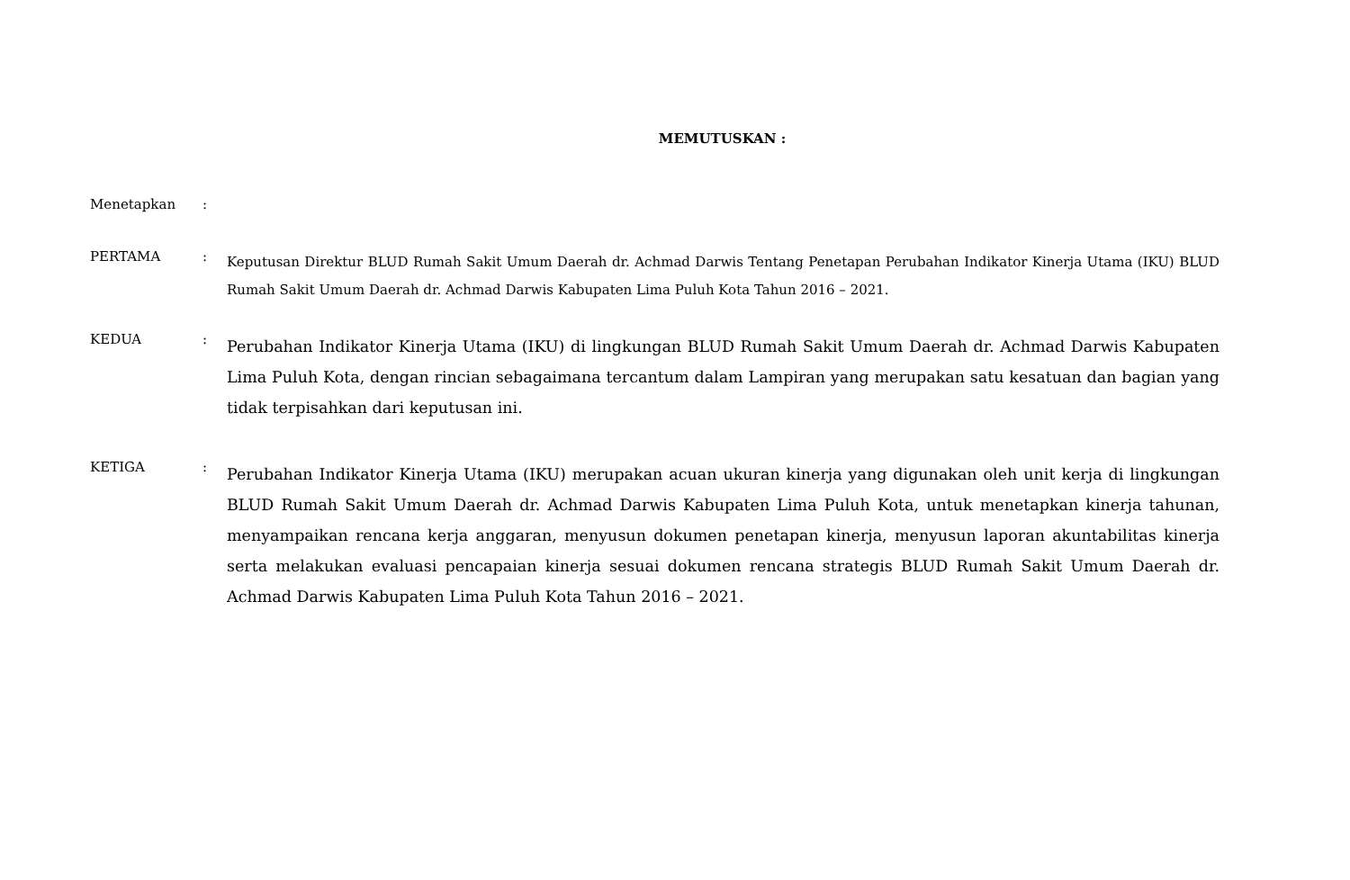MEMUTUSKAN :
Menetapkan :
PERTAMA :
Keputusan Direktur BLUD Rumah Sakit Umum Daerah dr. Achmad Darwis Tentang Penetapan Perubahan Indikator Kinerja Utama (IKU) BLUD Rumah Sakit Umum Daerah dr. Achmad Darwis Kabupaten Lima Puluh Kota Tahun 2016 – 2021.
KEDUA :
Perubahan Indikator Kinerja Utama (IKU) di lingkungan BLUD Rumah Sakit Umum Daerah dr. Achmad Darwis Kabupaten Lima Puluh Kota, dengan rincian sebagaimana tercantum dalam Lampiran yang merupakan satu kesatuan dan bagian yang tidak terpisahkan dari keputusan ini.
KETIGA :
Perubahan Indikator Kinerja Utama (IKU) merupakan acuan ukuran kinerja yang digunakan oleh unit kerja di lingkungan BLUD Rumah Sakit Umum Daerah dr. Achmad Darwis Kabupaten Lima Puluh Kota, untuk menetapkan kinerja tahunan, menyampaikan rencana kerja anggaran, menyusun dokumen penetapan kinerja, menyusun laporan akuntabilitas kinerja serta melakukan evaluasi pencapaian kinerja sesuai dokumen rencana strategis BLUD Rumah Sakit Umum Daerah dr. Achmad Darwis Kabupaten Lima Puluh Kota Tahun 2016 – 2021.